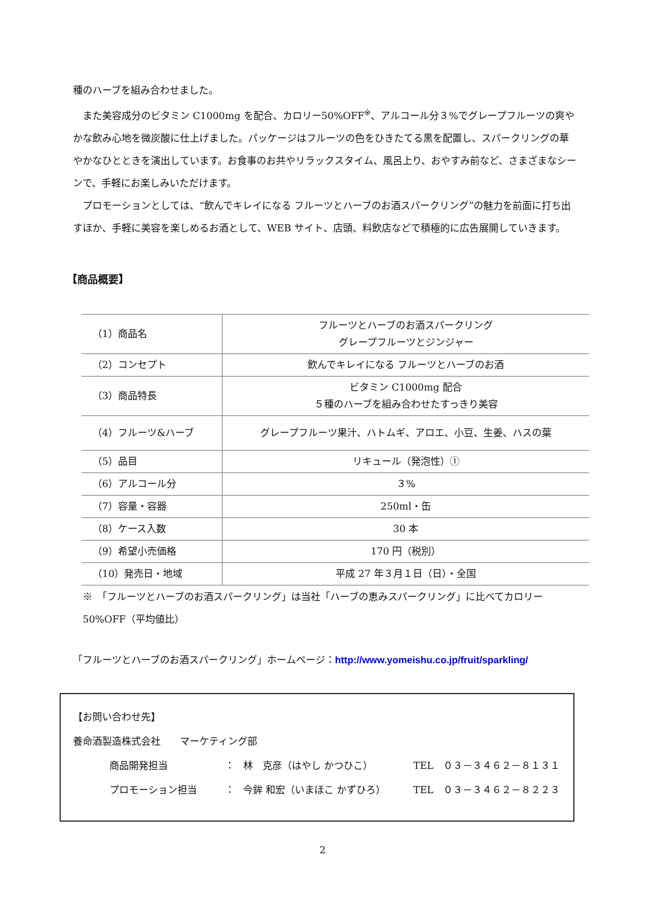種のハーブを組み合わせました。
　また美容成分のビタミン C1000mg を配合、カロリー50%OFF<sup>※</sup>、アルコール分３%でグレープフルーツの爽やかな飲み心地を微炭酸に仕上げました。パッケージはフルーツの色をひきたてる黒を配置し、スパークリングの華やかなひとときを演出しています。お食事のお共やリラックスタイム、風呂上り、おやすみ前など、さまざまなシーンで、手軽にお楽しみいただけます。
　プロモーションとしては、“飲んでキレイになる フルーツとハーブのお酒スパークリング”の魅力を前面に打ち出すほか、手軽に美容を楽しめるお酒として、WEB サイト、店頭、料飲店などで積極的に広告展開していきます。
【商品概要】
| （1）商品名 | フルーツとハーブのお酒スパークリング グレープフルーツとジンジャー |
| （2）コンセプト | 飲んでキレイになる フルーツとハーブのお酒 |
| （3）商品特長 | ビタミン C1000mg 配合 ５種のハーブを組み合わせたすっきり美容 |
| （4）フルーツ&ハーブ | グレープフルーツ果汁、ハトムギ、アロエ、小豆、生姜、ハスの葉 |
| （5）品目 | リキュール（発泡性）① |
| （6）アルコール分 | ３% |
| （7）容量・容器 | 250ml・缶 |
| （8）ケース入数 | 30 本 |
| （9）希望小売価格 | 170 円（税別） |
| （10）発売日・地域 | 平成 27 年３月１日（日）・全国 |
※　「フルーツとハーブのお酒スパークリング」は当社「ハーブの恵みスパークリング」に比べてカロリー50%OFF（平均値比）
「フルーツとハーブのお酒スパークリング」ホームページ：http://www.yomeishu.co.jp/fruit/sparkling/
【お問い合わせ先】
養命酒製造株式会社　　マーケティング部
商品開発担当 ： 林　克彦（はやし かつひこ） TEL　０３－３４６２－８１３１
プロモーション担当 ： 今鉾 和宏（いまほこ かずひろ） TEL　０３－３４６２－８２２３
2